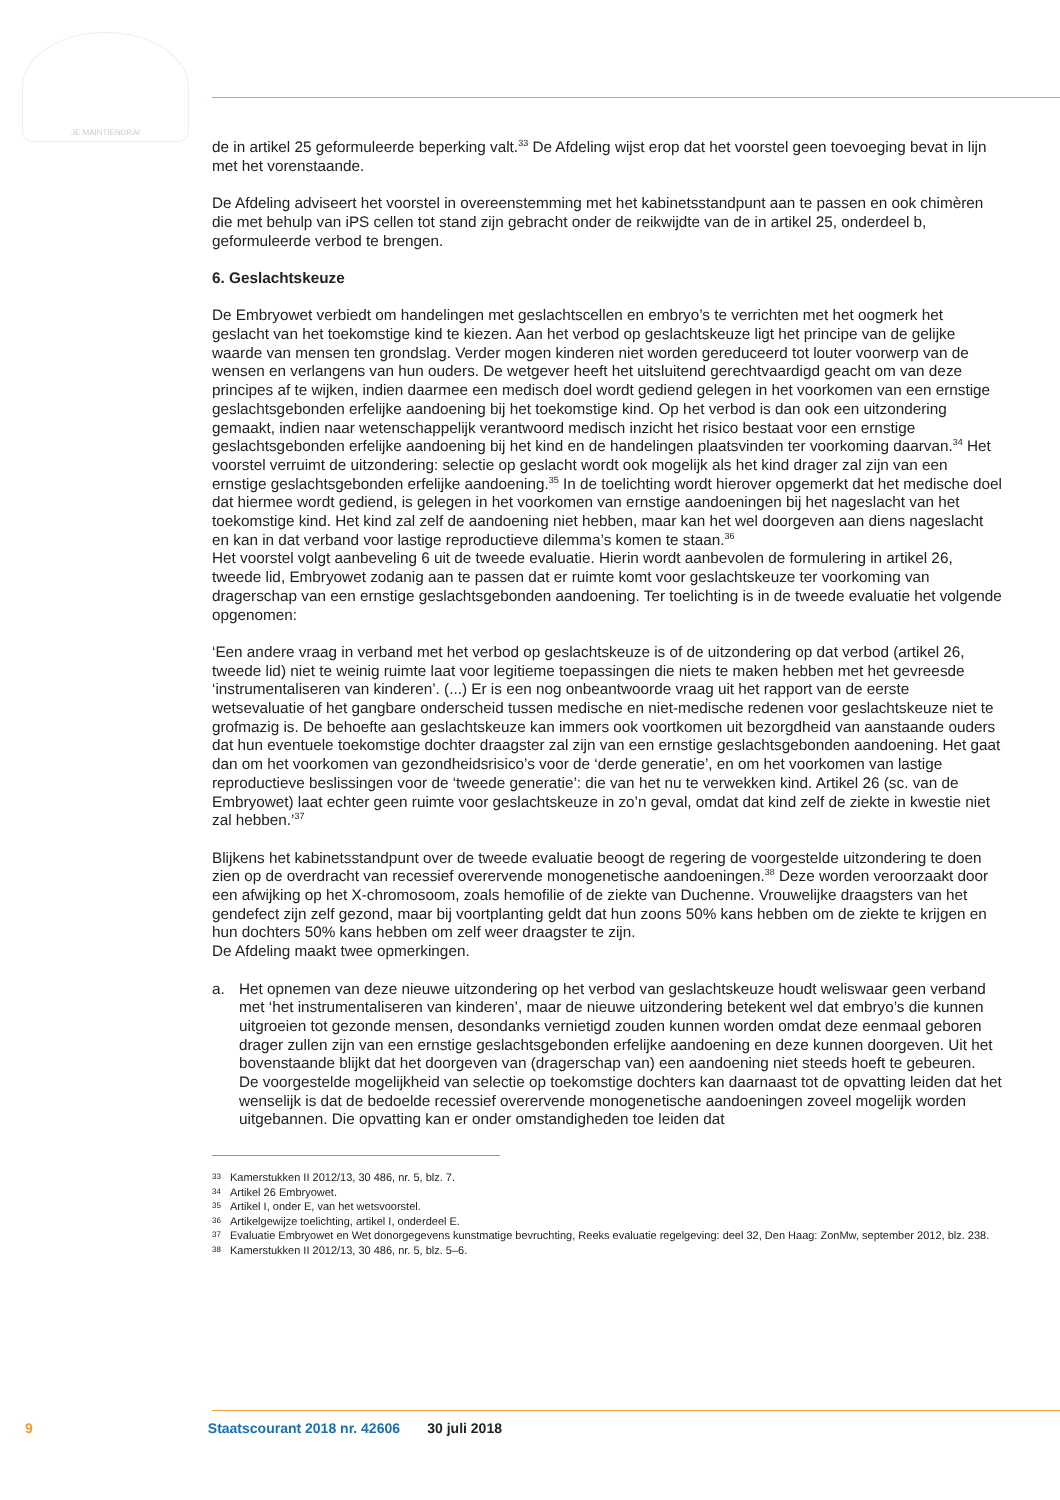JE MAINTIENDRAI
de in artikel 25 geformuleerde beperking valt.<sup>33</sup> De Afdeling wijst erop dat het voorstel geen toevoe­ging bevat in lijn met het vorenstaande.
De Afdeling adviseert het voorstel in overeenstemming met het kabinetsstandpunt aan te passen en ook chimèren die met behulp van iPS cellen tot stand zijn gebracht onder de reikwijdte van de in artikel 25, onderdeel b, geformuleerde verbod te brengen.
6. Geslachtskeuze
De Embryowet verbiedt om handelingen met geslachtscellen en embryo’s te verrichten met het oogmerk het geslacht van het toekomstige kind te kiezen. Aan het verbod op geslachtskeuze ligt het principe van de gelijke waarde van mensen ten grondslag. Verder mogen kinderen niet worden gereduceerd tot louter voorwerp van de wensen en verlangens van hun ouders. De wetgever heeft het uitsluitend gerechtvaardigd geacht om van deze principes af te wijken, indien daarmee een medisch doel wordt gediend gelegen in het voorkomen van een ernstige geslachtsgebonden erfelijke aandoe­ning bij het toekomstige kind. Op het verbod is dan ook een uitzondering gemaakt, indien naar wetenschappelijk verantwoord medisch inzicht het risico bestaat voor een ernstige geslachtsgebonden erfelijke aandoening bij het kind en de handelingen plaatsvinden ter voorkoming daarvan.<sup>34</sup> Het voorstel verruimt de uitzondering: selectie op geslacht wordt ook mogelijk als het kind drager zal zijn van een ernstige geslachtsgebonden erfelijke aandoening.<sup>35</sup> In de toelichting wordt hierover opge­merkt dat het medische doel dat hiermee wordt gediend, is gelegen in het voorkomen van ernstige aandoeningen bij het nageslacht van het toekomstige kind. Het kind zal zelf de aandoening niet hebben, maar kan het wel doorgeven aan diens nageslacht en kan in dat verband voor lastige reproductieve dilemma’s komen te staan.<sup>36</sup>
Het voorstel volgt aanbeveling 6 uit de tweede evaluatie. Hierin wordt aanbevolen de formulering in artikel 26, tweede lid, Embryowet zodanig aan te passen dat er ruimte komt voor geslachtskeuze ter voorkoming van dragerschap van een ernstige geslachtsgebonden aandoening. Ter toelichting is in de tweede evaluatie het volgende opgenomen:
‘Een andere vraag in verband met het verbod op geslachtskeuze is of de uitzondering op dat verbod (artikel 26, tweede lid) niet te weinig ruimte laat voor legitieme toepassingen die niets te maken hebben met het gevreesde ‘instrumentaliseren van kinderen’. (...) Er is een nog onbeantwoorde vraag uit het rapport van de eerste wetsevaluatie of het gangbare onderscheid tussen medische en niet-medische redenen voor geslachtskeuze niet te grofmazig is. De behoefte aan geslachtskeuze kan immers ook voortkomen uit bezorgdheid van aanstaande ouders dat hun eventuele toekomstige dochter draagster zal zijn van een ernstige geslachtsgebonden aandoening. Het gaat dan om het voorkomen van gezondheidsrisico’s voor de ‘derde generatie’, en om het voorkomen van lastige reproductieve beslissingen voor de ‘tweede generatie’: die van het nu te verwekken kind. Artikel 26 (sc. van de Embryowet) laat echter geen ruimte voor geslachtskeuze in zo’n geval, omdat dat kind zelf de ziekte in kwestie niet zal hebben.’<sup>37</sup>
Blijkens het kabinetsstandpunt over de tweede evaluatie beoogt de regering de voorgestelde uitzondering te doen zien op de overdracht van recessief overervende monogenetische aandoenin­gen.<sup>38</sup> Deze worden veroorzaakt door een afwijking op het X-chromosoom, zoals hemofilie of de ziekte van Duchenne. Vrouwelijke draagsters van het gendefect zijn zelf gezond, maar bij voortplanting geldt dat hun zoons 50% kans hebben om de ziekte te krijgen en hun dochters 50% kans hebben om zelf weer draagster te zijn.
De Afdeling maakt twee opmerkingen.
a. Het opnemen van deze nieuwe uitzondering op het verbod van geslachtskeuze houdt weliswaar geen verband met ‘het instrumentaliseren van kinderen’, maar de nieuwe uitzondering betekent wel dat embryo’s die kunnen uitgroeien tot gezonde mensen, desondanks vernietigd zouden kunnen worden omdat deze eenmaal geboren drager zullen zijn van een ernstige geslachtsgebon­den erfelijke aandoening en deze kunnen doorgeven. Uit het bovenstaande blijkt dat het doorge­ven van (dragerschap van) een aandoening niet steeds hoeft te gebeuren.
De voorgestelde mogelijkheid van selectie op toekomstige dochters kan daarnaast tot de opvatting leiden dat het wenselijk is dat de bedoelde recessief overervende monogenetische aandoeningen zoveel mogelijk worden uitgebannen. Die opvatting kan er onder omstandigheden toe leiden dat
33 Kamerstukken II 2012/13, 30 486, nr. 5, blz. 7.
34 Artikel 26 Embryowet.
35 Artikel I, onder E, van het wetsvoorstel.
36 Artikelgewijze toelichting, artikel I, onderdeel E.
37 Evaluatie Embryowet en Wet donorgegevens kunstmatige bevruchting, Reeks evaluatie regelgeving: deel 32, Den Haag: ZonMw, september 2012, blz. 238.
38 Kamerstukken II 2012/13, 30 486, nr. 5, blz. 5–6.
9 Staatscourant 2018 nr. 42606 30 juli 2018